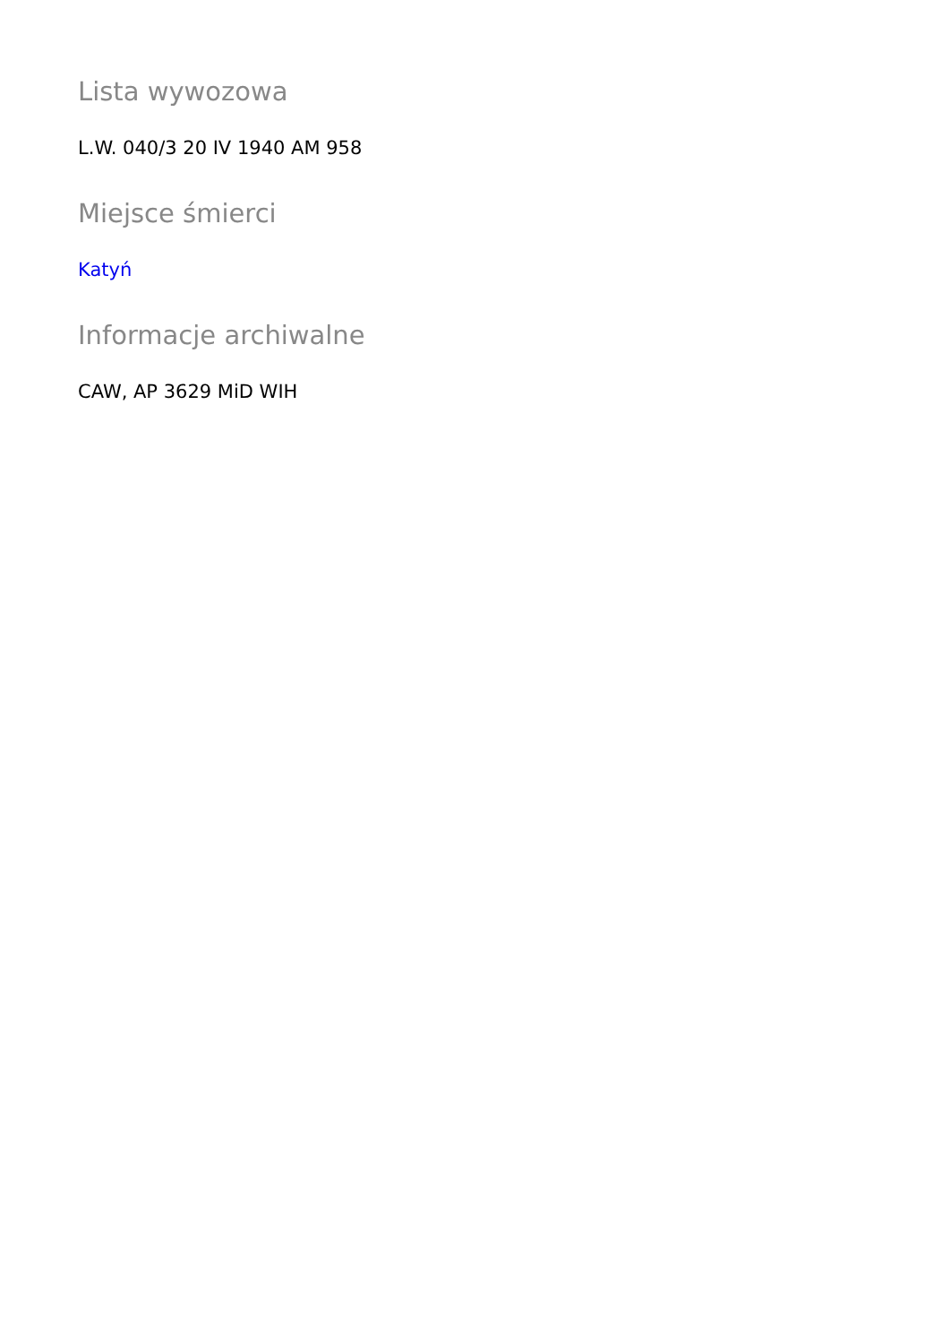Lista wywozowa
L.W. 040/3 20 IV 1940 AM 958
Miejsce śmierci
Katyń
Informacje archiwalne
CAW, AP 3629 MiD WIH